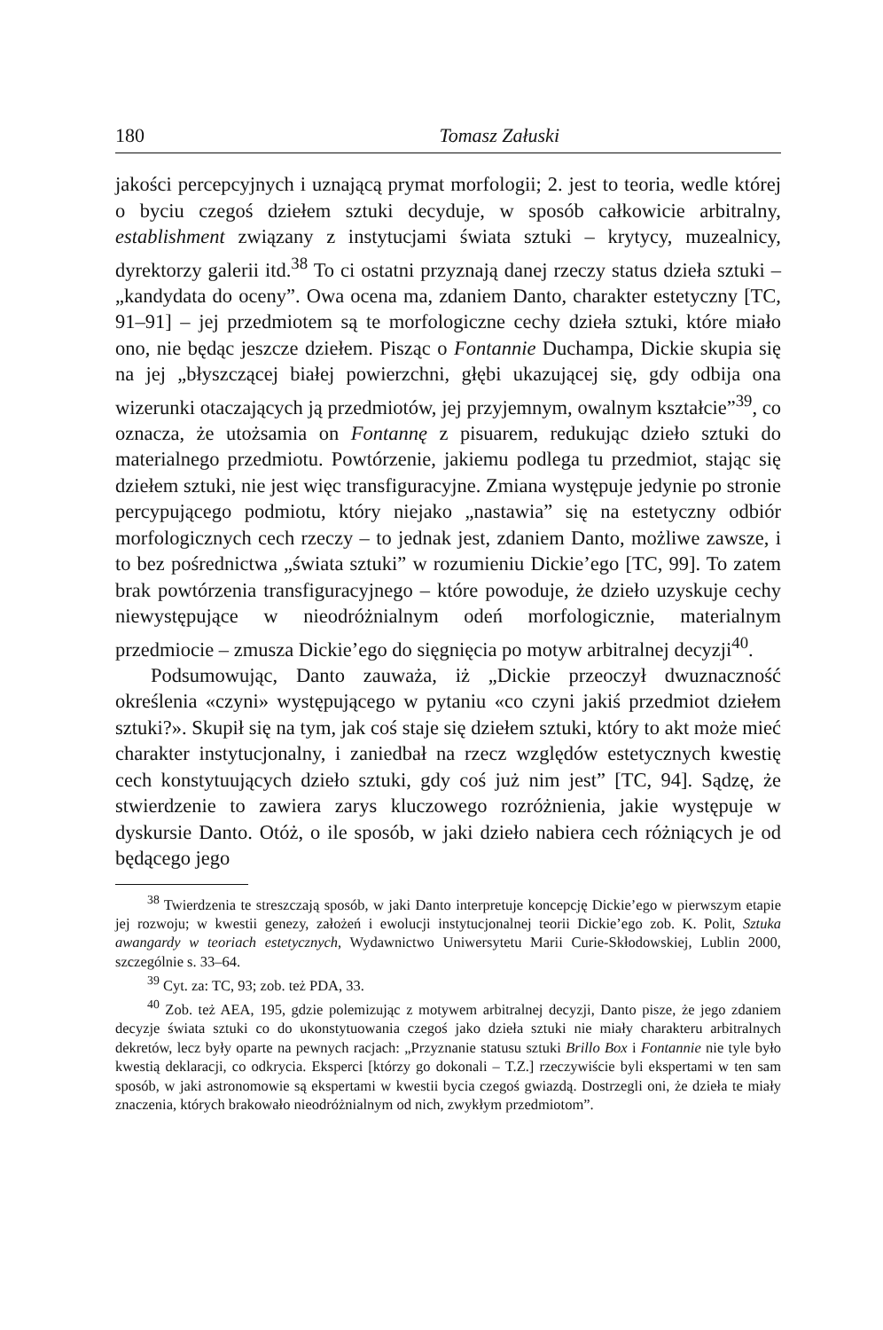180 Tomasz Załuski
jakości percepcyjnych i uznającą prymat morfologii; 2. jest to teoria, wedle której o byciu czegoś dziełem sztuki decyduje, w sposób całkowicie arbitralny, establishment związany z instytucjami świata sztuki – krytycy, muzealnicy, dyrektorzy galerii itd.<sup>38</sup> To ci ostatni przyznają danej rzeczy status dzieła sztuki – „kandydata do oceny”. Owa ocena ma, zdaniem Danto, charakter estetyczny [TC, 91–91] – jej przedmiotem są te morfologiczne cechy dzieła sztuki, które miało ono, nie będąc jeszcze dziełem. Pisząc o Fontannie Duchampa, Dickie skupia się na jej „błyszczącej białej powierzchni, głębi ukazującej się, gdy odbija ona wizerunki otaczających ją przedmiotów, jej przyjemnym, owalnym kształcie”<sup>39</sup>, co oznacza, że utożsamia on Fontannę z pisuarem, redukując dzieło sztuki do materialnego przedmiotu. Powtórzenie, jakiemu podlega tu przedmiot, stając się dziełem sztuki, nie jest więc transfiguracyjne. Zmiana występuje jedynie po stronie percypującego podmiotu, który niejako „nastawia” się na estetyczny odbiór morfologicznych cech rzeczy – to jednak jest, zdaniem Danto, możliwe zawsze, i to bez pośrednictwa „świata sztuki” w rozumieniu Dickie’ego [TC, 99]. To zatem brak powtórzenia transfiguracyjnego – które powoduje, że dzieło uzyskuje cechy niewystępujące w nieodróżnialnym odeń morfologicznie, materialnym przedmiocie – zmusza Dickie’ego do sięgnięcia po motyw arbitralnej decyzji<sup>40</sup>.
Podsumowując, Danto zauważa, iż „Dickie przeoczył dwuznaczność określenia «czyni» występującego w pytaniu «co czyni jakiś przedmiot dziełem sztuki?». Skupił się na tym, jak coś staje się dziełem sztuki, który to akt może mieć charakter instytucjonalny, i zaniedbał na rzecz względów estetycznych kwestię cech konstytuujących dzieło sztuki, gdy coś już nim jest” [TC, 94]. Sądzę, że stwierdzenie to zawiera zarys kluczowego rozróżnienia, jakie występuje w dyskursie Danto. Otóż, o ile sposób, w jaki dzieło nabiera cech różniących je od będącego jego
<sup>38</sup> Twierdzenia te streszczają sposób, w jaki Danto interpretuje koncepcję Dickie’ego w pierwszym etapie jej rozwoju; w kwestii genezy, założeń i ewolucji instytucjonalnej teorii Dickie’ego zob. K. Polit, Sztuka awangardy w teoriach estetycznych, Wydawnictwo Uniwersytetu Marii Curie-Skłodowskiej, Lublin 2000, szczególnie s. 33–64.
<sup>39</sup> Cyt. za: TC, 93; zob. też PDA, 33.
<sup>40</sup> Zob. też AEA, 195, gdzie polemizując z motywem arbitralnej decyzji, Danto pisze, że jego zdaniem decyzje świata sztuki co do ukonstytuowania czegoś jako dzieła sztuki nie miały charakteru arbitralnych dekretów, lecz były oparte na pewnych racjach: „Przyznanie statusu sztuki Brillo Box i Fontannie nie tyle było kwestią deklaracji, co odkrycia. Eksperci [którzy go dokonali – T.Z.] rzeczywiście byli ekspertami w ten sam sposób, w jaki astronomowie są ekspertami w kwestii bycia czegoś gwiazdą. Dostrzegli oni, że dzieła te miały znaczenia, których brakowało nieodróżnialnym od nich, zwykłym przedmiotom”.